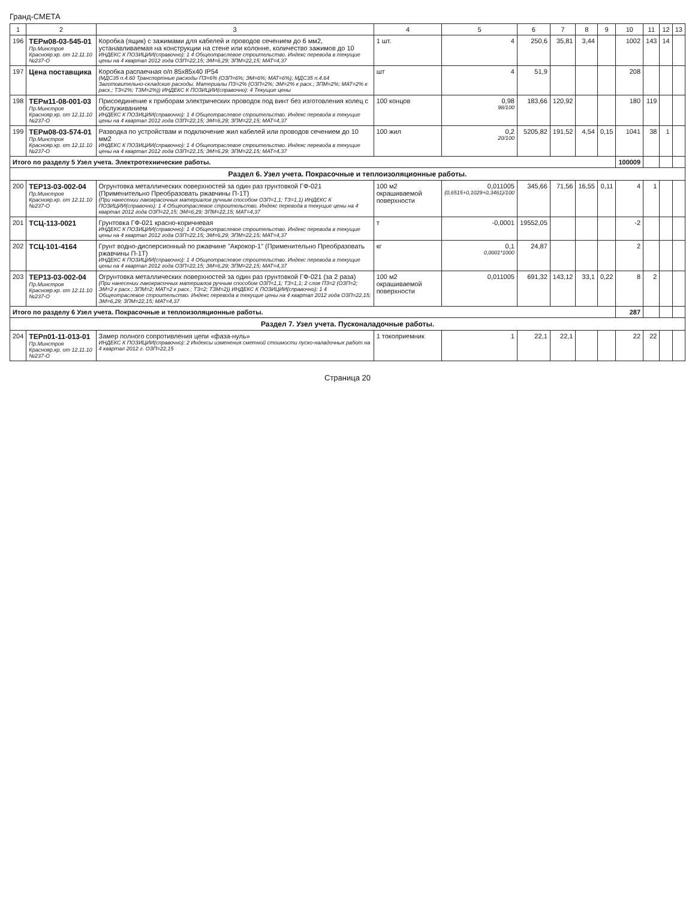Гранд-СМЕТА
| 1 | 2 | 3 | 4 | 5 | 6 | 7 | 8 | 9 | 10 | 11 | 12 | 13 |
| --- | --- | --- | --- | --- | --- | --- | --- | --- | --- | --- | --- | --- |
| 196 | ТЕРм08-03-545-01 Пр.Минстроя Краснояр.кр. от 12.11.10 №237-О | Коробка (ящик) с зажимами для кабелей и проводов сечением до 6 мм2, устанавливаемая на конструкции на стене или колонне, количество зажимов до 10 ИНДЕКС К ПОЗИЦИИ(справочно): 1 4 Общеотраслевое строительство. Индекс перевода в текущие цены на 4 квартал 2012 года ОЗП=22,15; ЭМ=6,29; ЗПМ=22,15; МАТ=4,37 | 1 шт. | 4 | 250,6 | 35,81 | 3,44 | | 1002 | 143 | 14 | |
| 197 | Цена поставщика | Коробка распаечная о/п 85х85х40 IP54 (МДС35 п.4.60 Транспортные расходы ПЗ=6% (ОЗП=6%; ЭМ=6%; МАТ=6%); МДС35 п.4.64 Заготовительно-складские расходы. Материалы ПЗ=2% (ОЗП=2%; ЭМ=2% к расх.; ЗПМ=2%; МАТ=2% к расх.; ТЗ=2%; ТЗМ=2%)) ИНДЕКС К ПОЗИЦИИ(справочно): 4 Текущие цены | шт | 4 | 51,9 | | | | 208 | | | |
| 198 | ТЕРм11-08-001-03 Пр.Минстроя Краснояр.кр. от 12.11.10 №237-О | Присоединение к приборам электрических проводок под винт без изготовления колец с обслуживанием ИНДЕКС К ПОЗИЦИИ(справочно): 1 4 Общеотраслевое строительство. Индекс перевода в текущие цены на 4 квартал 2012 года ОЗП=22,15; ЭМ=6,29; ЗПМ=22,15; МАТ=4,37 | 100 концов | 0,98 98/100 | 183,66 | 120,92 | | | 180 | 119 | | |
| 199 | ТЕРм08-03-574-01 Пр.Минстроя Краснояр.кр. от 12.11.10 №237-О | Разводка по устройствам и подключение жил кабелей или проводов сечением до 10 мм2 ИНДЕКС К ПОЗИЦИИ(справочно): 1 4 Общеотраслевое строительство. Индекс перевода в текущие цены на 4 квартал 2012 года ОЗП=22,15; ЭМ=6,29; ЗПМ=22,15; МАТ=4,37 | 100 жил | 0,2 20/100 | 5205,82 | 191,52 | 4,54 | 0,15 | 1041 | 38 | 1 | |
| Итого по разделу 5 Узел учета. Электротехнические работы. | | | | | | | | | 100009 | | | |
| Раздел 6. Узел учета. Покрасочные и теплоизоляционные работы. | | | | | | | | | | | | |
| 200 | ТЕР13-03-002-04 Пр.Минстроя Краснояр.кр. от 12.11.10 №237-О | Огрунтовка металлических поверхностей за один раз грунтовкой ГФ-021 (Применительно Преобразовать ржавчины П-1Т) (При нанесении лакокрасочных материалов ручным способом ОЗП=1,1; ТЗ=1,1) ИНДЕКС К ПОЗИЦИИ(справочно): 1 4 Общеотраслевое строительство. Индекс перевода в текущие цены на 4 квартал 2012 года ОЗП=22,15; ЭМ=6,29; ЗПМ=22,15; МАТ=4,37 | 100 м2 окрашиваемой поверхности | 0,011005 (0,6515+0,1029+0,3461)/100 | 345,66 | 71,56 | 16,55 | 0,11 | 4 | 1 | | |
| 201 | ТСЦ-113-0021 | Грунтовка ГФ-021 красно-коричневая ИНДЕКС К ПОЗИЦИИ(справочно): 1 4 Общеотраслевое строительство. Индекс перевода в текущие цены на 4 квартал 2012 года ОЗП=22,15; ЭМ=6,29; ЗПМ=22,15; МАТ=4,37 | т | -0,0001 | 19552,05 | | | | -2 | | | |
| 202 | ТСЦ-101-4164 | Грунт водно-дисперсионный по ржавчине "Акрокор-1" (Применительно Преобразовать ржавчины П-1Т) ИНДЕКС К ПОЗИЦИИ(справочно): 1 4 Общеотраслевое строительство. Индекс перевода в текущие цены на 4 квартал 2012 года ОЗП=22,15; ЭМ=6,29; ЗПМ=22,15; МАТ=4,37 | кг | 0,1 0,0001*1000 | 24,87 | | | | 2 | | | |
| 203 | ТЕР13-03-002-04 Пр.Минстроя Краснояр.кр. от 12.11.10 №237-О | Огрунтовка металлических поверхностей за один раз грунтовкой ГФ-021 (за 2 раза) (При нанесении лакокрасочных материалов ручным способом ОЗП=1,1; ТЗ=1,1; 2 слоя ПЗ=2 (ОЗП=2; ЭМ=2 к расх.; ЗПМ=2; МАТ=2 к расх.; ТЗ=2; ТЗМ=2)) ИНДЕКС К ПОЗИЦИИ(справочно): 1 4 Общеотраслевое строительство. Индекс перевода в текущие цены на 4 квартал 2012 года ОЗП=22,15; ЭМ=6,29; ЗПМ=22,15; МАТ=4,37 | 100 м2 окрашиваемой поверхности | 0,011005 | 691,32 | 143,12 | 33,1 | 0,22 | 8 | 2 | | |
| Итого по разделу 6 Узел учета. Покрасочные и теплоизоляционные работы. | | | | | | | | | 287 | | | |
| Раздел 7. Узел учета. Пусконаладочные работы. | | | | | | | | | | | | |
| 204 | ТЕРп01-11-013-01 Пр.Минстроя Краснояр.кр. от 12.11.10 №237-О | Замер полного сопротивления цепи «фаза-нуль» ИНДЕКС К ПОЗИЦИИ(справочно): 2 Индексы изменения сметной стоимости пуско-наладочных работ на 4 квартал 2012 г. ОЗП=22,15 | 1 токоприемник | 1 | 22,1 | 22,1 | | | 22 | 22 | | |
Страница 20